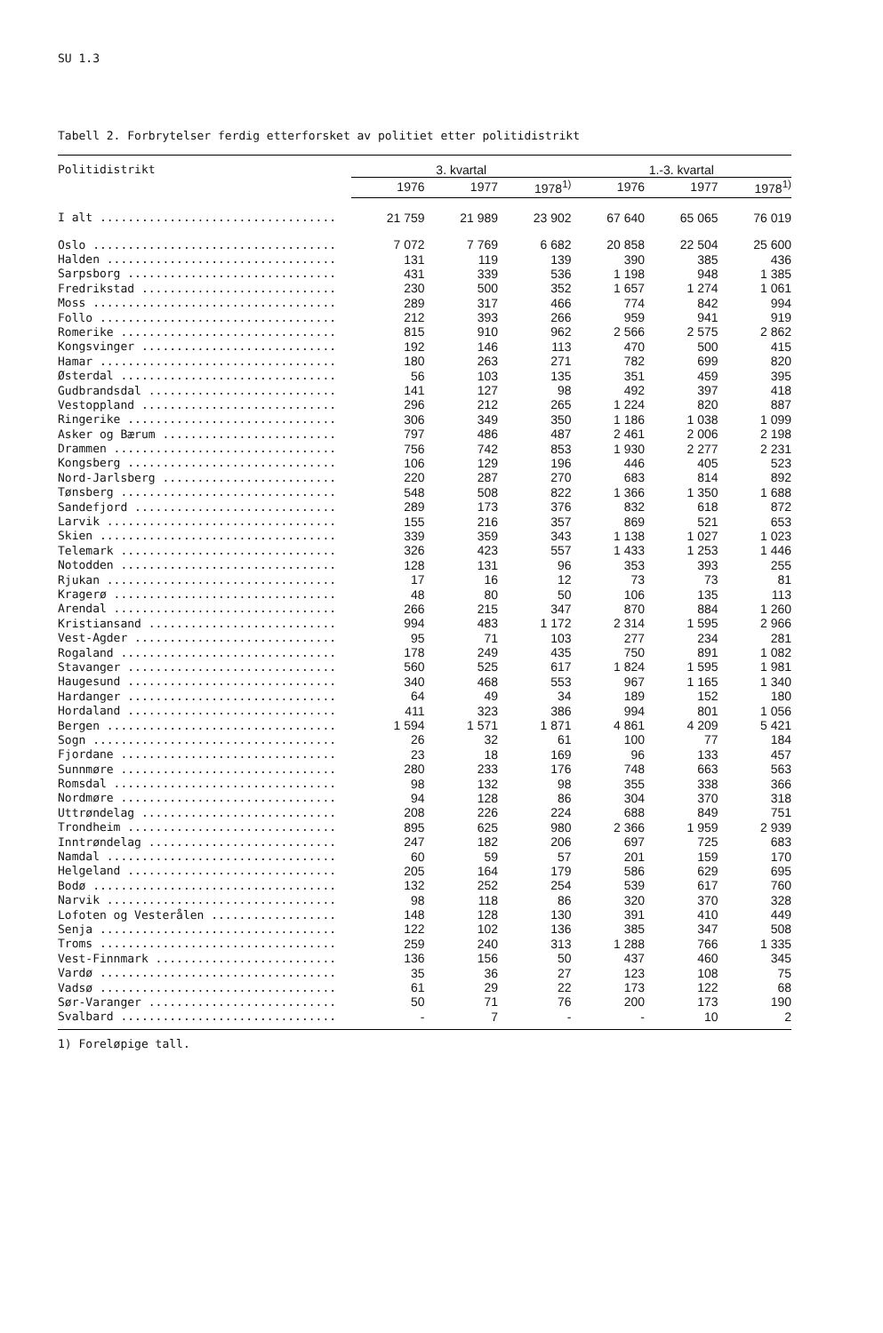SU 1.3
Tabell 2. Forbrytelser ferdig etterforsket av politiet etter politidistrikt
| Politidistrikt | 3. kvartal | | | 1.-3. kvartal | | |
| --- | --- | --- | --- | --- | --- | --- |
| | 1976 | 1977 | 1978<sup>1)</sup> | 1976 | 1977 | 1978<sup>1)</sup> |
| I alt .................................. | 21 759 | 21 989 | 23 902 | 67 640 | 65 065 | 76 019 |
| Oslo ................................... | 7 072 | 7 769 | 6 682 | 20 858 | 22 504 | 25 600 |
| Halden ................................. | 131 | 119 | 139 | 390 | 385 | 436 |
| Sarpsborg .............................. | 431 | 339 | 536 | 1 198 | 948 | 1 385 |
| Fredrikstad ............................ | 230 | 500 | 352 | 1 657 | 1 274 | 1 061 |
| Moss ................................... | 289 | 317 | 466 | 774 | 842 | 994 |
| Follo .................................. | 212 | 393 | 266 | 959 | 941 | 919 |
| Romerike ............................... | 815 | 910 | 962 | 2 566 | 2 575 | 2 862 |
| Kongsvinger ............................ | 192 | 146 | 113 | 470 | 500 | 415 |
| Hamar .................................. | 180 | 263 | 271 | 782 | 699 | 820 |
| Østerdal ............................... | 56 | 103 | 135 | 351 | 459 | 395 |
| Gudbrandsdal ........................... | 141 | 127 | 98 | 492 | 397 | 418 |
| Vestoppland ............................ | 296 | 212 | 265 | 1 224 | 820 | 887 |
| Ringerike .............................. | 306 | 349 | 350 | 1 186 | 1 038 | 1 099 |
| Asker og Bærum ......................... | 797 | 486 | 487 | 2 461 | 2 006 | 2 198 |
| Drammen ................................ | 756 | 742 | 853 | 1 930 | 2 277 | 2 231 |
| Kongsberg .............................. | 106 | 129 | 196 | 446 | 405 | 523 |
| Nord-Jarlsberg ......................... | 220 | 287 | 270 | 683 | 814 | 892 |
| Tønsberg ............................... | 548 | 508 | 822 | 1 366 | 1 350 | 1 688 |
| Sandefjord ............................. | 289 | 173 | 376 | 832 | 618 | 872 |
| Larvik ................................. | 155 | 216 | 357 | 869 | 521 | 653 |
| Skien .................................. | 339 | 359 | 343 | 1 138 | 1 027 | 1 023 |
| Telemark ............................... | 326 | 423 | 557 | 1 433 | 1 253 | 1 446 |
| Notodden ............................... | 128 | 131 | 96 | 353 | 393 | 255 |
| Rjukan ................................. | 17 | 16 | 12 | 73 | 73 | 81 |
| Kragerø ................................ | 48 | 80 | 50 | 106 | 135 | 113 |
| Arendal ................................ | 266 | 215 | 347 | 870 | 884 | 1 260 |
| Kristiansand ........................... | 994 | 483 | 1 172 | 2 314 | 1 595 | 2 966 |
| Vest-Agder ............................. | 95 | 71 | 103 | 277 | 234 | 281 |
| Rogaland ............................... | 178 | 249 | 435 | 750 | 891 | 1 082 |
| Stavanger .............................. | 560 | 525 | 617 | 1 824 | 1 595 | 1 981 |
| Haugesund .............................. | 340 | 468 | 553 | 967 | 1 165 | 1 340 |
| Hardanger .............................. | 64 | 49 | 34 | 189 | 152 | 180 |
| Hordaland .............................. | 411 | 323 | 386 | 994 | 801 | 1 056 |
| Bergen ................................. | 1 594 | 1 571 | 1 871 | 4 861 | 4 209 | 5 421 |
| Sogn ................................... | 26 | 32 | 61 | 100 | 77 | 184 |
| Fjordane ............................... | 23 | 18 | 169 | 96 | 133 | 457 |
| Sunnmøre ............................... | 280 | 233 | 176 | 748 | 663 | 563 |
| Romsdal ................................ | 98 | 132 | 98 | 355 | 338 | 366 |
| Nordmøre ............................... | 94 | 128 | 86 | 304 | 370 | 318 |
| Uttrøndelag ............................ | 208 | 226 | 224 | 688 | 849 | 751 |
| Trondheim .............................. | 895 | 625 | 980 | 2 366 | 1 959 | 2 939 |
| Inntrøndelag ........................... | 247 | 182 | 206 | 697 | 725 | 683 |
| Namdal ................................. | 60 | 59 | 57 | 201 | 159 | 170 |
| Helgeland .............................. | 205 | 164 | 179 | 586 | 629 | 695 |
| Bodø ................................... | 132 | 252 | 254 | 539 | 617 | 760 |
| Narvik ................................. | 98 | 118 | 86 | 320 | 370 | 328 |
| Lofoten og Vesterålen .................. | 148 | 128 | 130 | 391 | 410 | 449 |
| Senja .................................. | 122 | 102 | 136 | 385 | 347 | 508 |
| Troms .................................. | 259 | 240 | 313 | 1 288 | 766 | 1 335 |
| Vest-Finnmark .......................... | 136 | 156 | 50 | 437 | 460 | 345 |
| Vardø .................................. | 35 | 36 | 27 | 123 | 108 | 75 |
| Vadsø .................................. | 61 | 29 | 22 | 173 | 122 | 68 |
| Sør-Varanger ........................... | 50 | 71 | 76 | 200 | 173 | 190 |
| Svalbard ............................... | - | 7 | - | - | 10 | 2 |
1) Foreløpige tall.